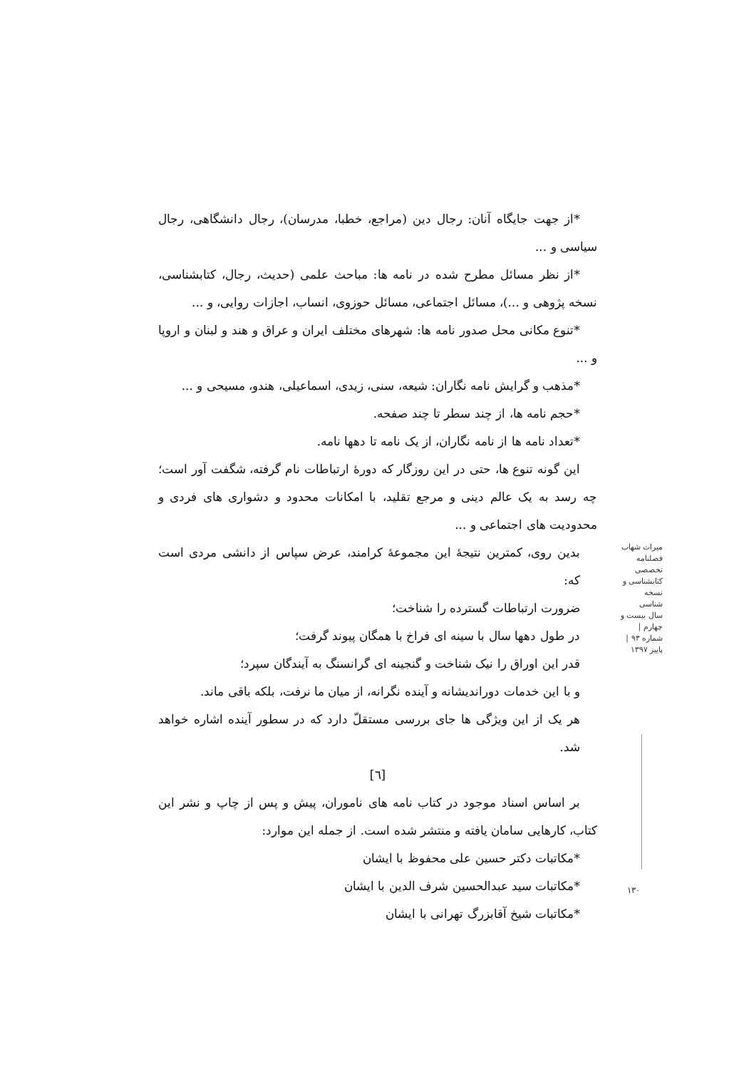*از جهت جایگاه آنان: رجال دین (مراجع، خطبا، مدرسان)، رجال دانشگاهی، رجال سیاسی و ...
*از نظر مسائل مطرح شده در نامه ها: مباحث علمی (حدیث، رجال، کتابشناسی، نسخه پژوهی و ...)، مسائل اجتماعی، مسائل حوزوی، انساب، اجازات روایی، و ...
*تنوع مکانی محل صدور نامه ها: شهرهای مختلف ایران و عراق و هند و لبنان و اروپا و ...
*مذهب و گرایش نامه نگاران: شیعه، سنی، زیدی، اسماعیلی، هندو، مسیحی و ...
*حجم نامه ها، از چند سطر تا چند صفحه.
*تعداد نامه ها از نامه نگاران، از یک نامه تا دهها نامه.
این گونه تنوع ها، حتی در این روزگار که دورهٔ ارتباطات نام گرفته، شگفت آور است؛ چه رسد به یک عالم دینی و مرجع تقلید، با امکانات محدود و دشواری های فردی و محدودیت های اجتماعی و ...
بدین روی، کمترین نتیجهٔ این مجموعهٔ کرامند، عرض سپاس از دانشی مردی است که:
ضرورت ارتباطات گسترده را شناخت؛
در طول دهها سال با سینه ای فراخ با همگان پیوند گرفت؛
قدر این اوراق را نیک شناخت و گنجینه ای گرانسنگ به آیندگان سپرد؛
و با این خدمات دوراندیشانه و آینده نگرانه، از میان ما نرفت، بلکه باقی ماند.
هر یک از این ویژگی ها جای بررسی مستقلّ دارد که در سطور آینده اشاره خواهد شد.
[٦]
بر اساس اسناد موجود در کتاب نامه های ناموران، پیش و پس از چاپ و نشر این کتاب، کارهایی سامان یافته و منتشر شده است. از جمله این موارد:
*مکاتبات دکتر حسین علی محفوظ با ایشان
*مکاتبات سید عبدالحسین شرف الدین با ایشان
*مکاتبات شیخ آقابزرگ تهرانی با ایشان
میراث شهاب
فصلنامه تخصصی کتابشناسی و نسخه شناسی
سال بیست و چهارم | شماره ۹۳ | پاییز ۱۳۹۷
۱۳۰